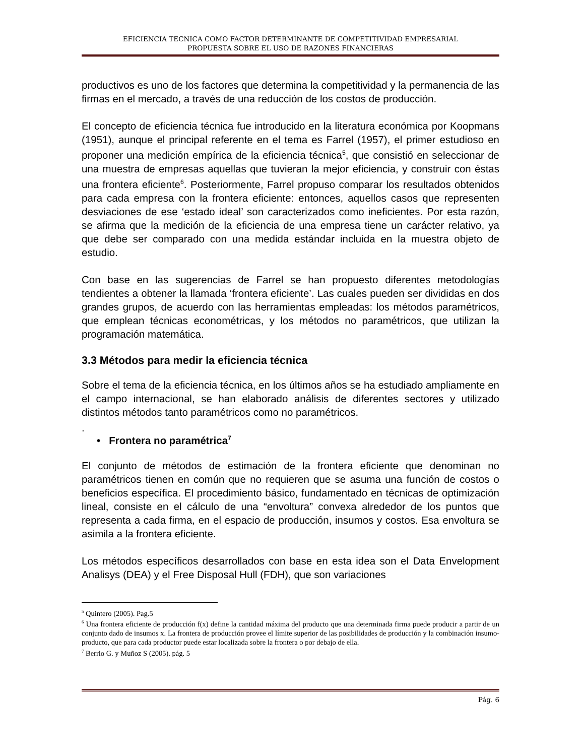EFICIENCIA TECNICA COMO FACTOR DETERMINANTE DE COMPETITIVIDAD EMPRESARIAL
PROPUESTA SOBRE EL USO DE RAZONES FINANCIERAS
productivos es uno de los factores que determina la competitividad y la permanencia de las firmas en el mercado, a través de una reducción de los costos de producción.
El concepto de eficiencia técnica fue introducido en la literatura económica por Koopmans (1951), aunque el principal referente en el tema es Farrel (1957), el primer estudioso en proponer una medición empírica de la eficiencia técnica<sup>5</sup>, que consistió en seleccionar de una muestra de empresas aquellas que tuvieran la mejor eficiencia, y construir con éstas una frontera eficiente<sup>6</sup>. Posteriormente, Farrel propuso comparar los resultados obtenidos para cada empresa con la frontera eficiente: entonces, aquellos casos que representen desviaciones de ese ‘estado ideal’ son caracterizados como ineficientes. Por esta razón, se afirma que la medición de la eficiencia de una empresa tiene un carácter relativo, ya que debe ser comparado con una medida estándar incluida en la muestra objeto de estudio.
Con base en las sugerencias de Farrel se han propuesto diferentes metodologías tendientes a obtener la llamada ‘frontera eficiente’. Las cuales pueden ser divididas en dos grandes grupos, de acuerdo con las herramientas empleadas: los métodos paramétricos, que emplean técnicas econométricas, y los métodos no paramétricos, que utilizan la programación matemática.
3.3 Métodos para medir la eficiencia técnica
Sobre el tema de la eficiencia técnica, en los últimos años se ha estudiado ampliamente en el campo internacional, se han elaborado análisis de diferentes sectores y utilizado distintos métodos tanto paramétricos como no paramétricos.
.
• Frontera no paramétrica<sup>7</sup>
El conjunto de métodos de estimación de la frontera eficiente que denominan no paramétricos tienen en común que no requieren que se asuma una función de costos o beneficios específica. El procedimiento básico, fundamentado en técnicas de optimización lineal, consiste en el cálculo de una “envoltura” convexa alrededor de los puntos que representa a cada firma, en el espacio de producción, insumos y costos. Esa envoltura se asimila a la frontera eficiente.
Los métodos específicos desarrollados con base en esta idea son el Data Envelopment Analisys (DEA) y el Free Disposal Hull (FDH), que son variaciones
<sup>5</sup> Quintero (2005). Pag.5
<sup>6</sup> Una frontera eficiente de producción f(x) define la cantidad máxima del producto que una determinada firma puede producir a partir de un conjunto dado de insumos x. La frontera de producción provee el límite superior de las posibilidades de producción y la combinación insumo-producto, que para cada productor puede estar localizada sobre la frontera o por debajo de ella.
<sup>7</sup> Berrio G. y Muñoz S (2005). pág. 5
Pág. 6